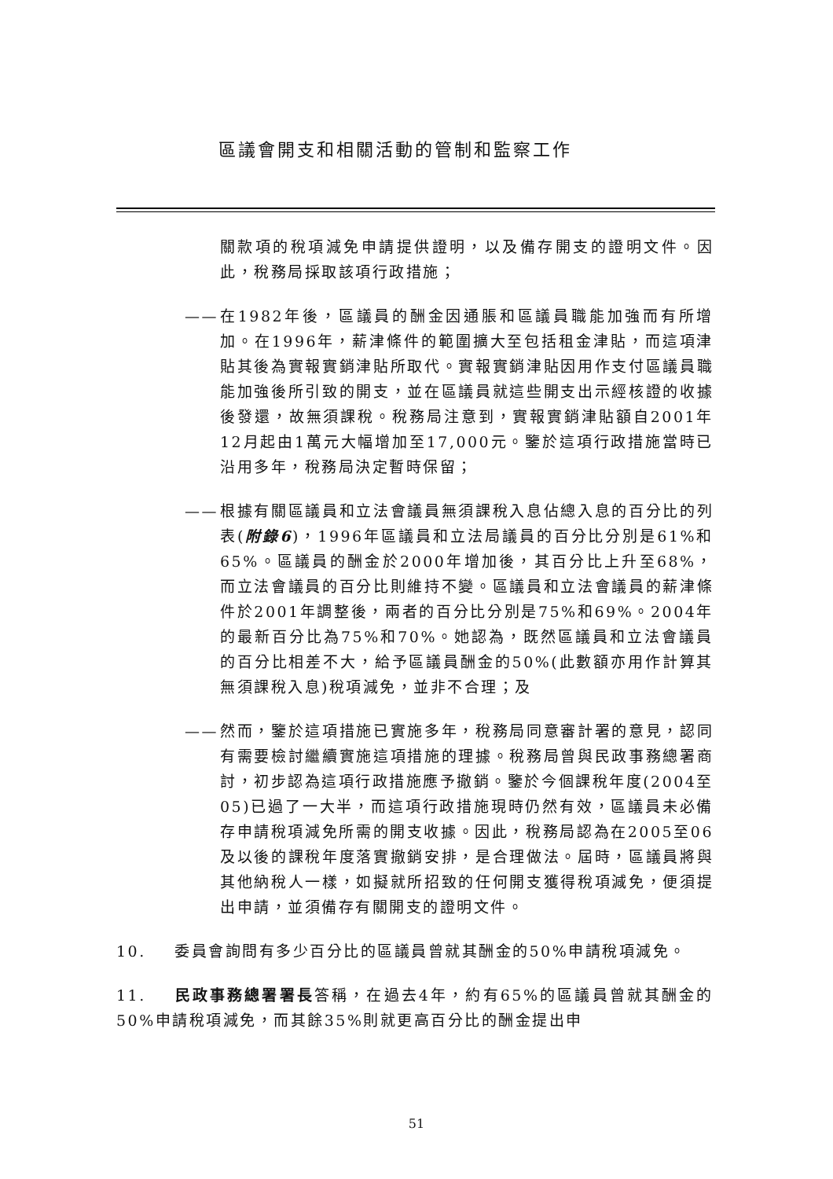區議會開支和相關活動的管制和監察工作
關款項的稅項減免申請提供證明，以及備存開支的證明文件。因此，稅務局採取該項行政措施；
—— 在1982年後，區議員的酬金因通脹和區議員職能加強而有所增加。在1996年，薪津條件的範圍擴大至包括租金津貼，而這項津貼其後為實報實銷津貼所取代。實報實銷津貼因用作支付區議員職能加強後所引致的開支，並在區議員就這些開支出示經核證的收據後發還，故無須課稅。稅務局注意到，實報實銷津貼額自2001年12月起由1萬元大幅增加至17,000元。鑒於這項行政措施當時已沿用多年，稅務局決定暫時保留；
—— 根據有關區議員和立法會議員無須課稅入息佔總入息的百分比的列表(附錄6)，1996年區議員和立法局議員的百分比分別是61%和65%。區議員的酬金於2000年增加後，其百分比上升至68%，而立法會議員的百分比則維持不變。區議員和立法會議員的薪津條件於2001年調整後，兩者的百分比分別是75%和69%。2004年的最新百分比為75%和70%。她認為，既然區議員和立法會議員的百分比相差不大，給予區議員酬金的50%(此數額亦用作計算其無須課稅入息)稅項減免，並非不合理；及
—— 然而，鑒於這項措施已實施多年，稅務局同意審計署的意見，認同有需要檢討繼續實施這項措施的理據。稅務局曾與民政事務總署商討，初步認為這項行政措施應予撤銷。鑒於今個課稅年度(2004至05)已過了一大半，而這項行政措施現時仍然有效，區議員未必備存申請稅項減免所需的開支收據。因此，稅務局認為在2005至06及以後的課稅年度落實撤銷安排，是合理做法。屆時，區議員將與其他納稅人一樣，如擬就所招致的任何開支獲得稅項減免，便須提出申請，並須備存有關開支的證明文件。
10. 委員會詢問有多少百分比的區議員曾就其酬金的50%申請稅項減免。
11. 民政事務總署署長答稱，在過去4年，約有65%的區議員曾就其酬金的50%申請稅項減免，而其餘35%則就更高百分比的酬金提出申
51